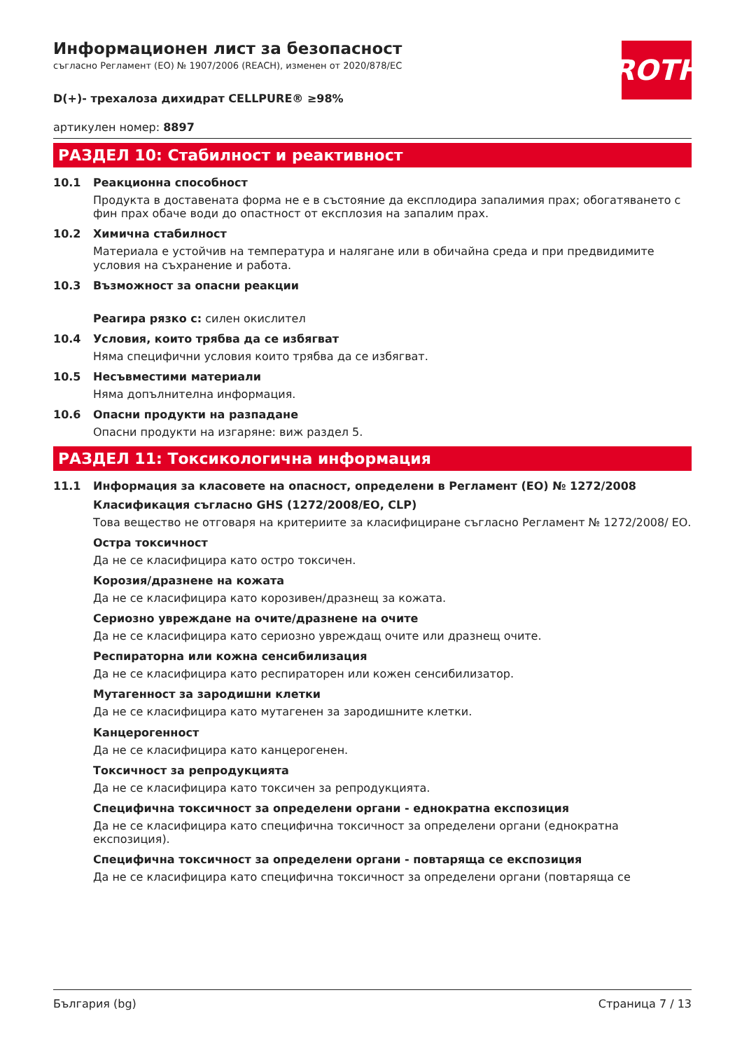ROTH
Информационен лист за безопасност
съгласно Регламент (ЕО) № 1907/2006 (REACH), изменен от 2020/878/ЕС
D(+)- трехалоза дихидрат CELLPURE® ≥98%
артикулен номер: 8897
РАЗДЕЛ 10: Стабилност и реактивност
10.1 Реакционна способност
Продукта в доставената форма не е в състояние да експлодира запалимия прах; обогатяването с фин прах обаче води до опастност от експлозия на запалим прах.
10.2 Химична стабилност
Материала е устойчив на температура и налягане или в обичайна среда и при предвидимите условия на съхранение и работа.
10.3 Възможност за опасни реакции
Реагира рязко с: силен окислител
10.4 Условия, които трябва да се избягват
Няма специфични условия които трябва да се избягват.
10.5 Несъвместими материали
Няма допълнителна информация.
10.6 Опасни продукти на разпадане
Опасни продукти на изгаряне: виж раздел 5.
РАЗДЕЛ 11: Токсикологична информация
11.1 Информация за класовете на опасност, определени в Регламент (ЕО) № 1272/2008
Класификация съгласно GHS (1272/2008/ЕО, CLP)
Това вещество не отговаря на критериите за класифициране съгласно Регламент № 1272/2008/ ЕО.
Остра токсичност
Да не се класифицира като остро токсичен.
Корозия/дразнене на кожата
Да не се класифицира като корозивен/дразнещ за кожата.
Сериозно увреждане на очите/дразнене на очите
Да не се класифицира като сериозно увреждащ очите или дразнещ очите.
Респираторна или кожна сенсибилизация
Да не се класифицира като респираторен или кожен сенсибилизатор.
Мутагенност за зародишни клетки
Да не се класифицира като мутагенен за зародишните клетки.
Канцерогенност
Да не се класифицира като канцерогенен.
Токсичност за репродукцията
Да не се класифицира като токсичен за репродукцията.
Специфична токсичност за определени органи - еднократна експозиция
Да не се класифицира като специфична токсичност за определени органи (еднократна експозиция).
Специфична токсичност за определени органи - повтаряща се експозиция
Да не се класифицира като специфична токсичност за определени органи (повтаряща се
България (bg) Страница 7 / 13